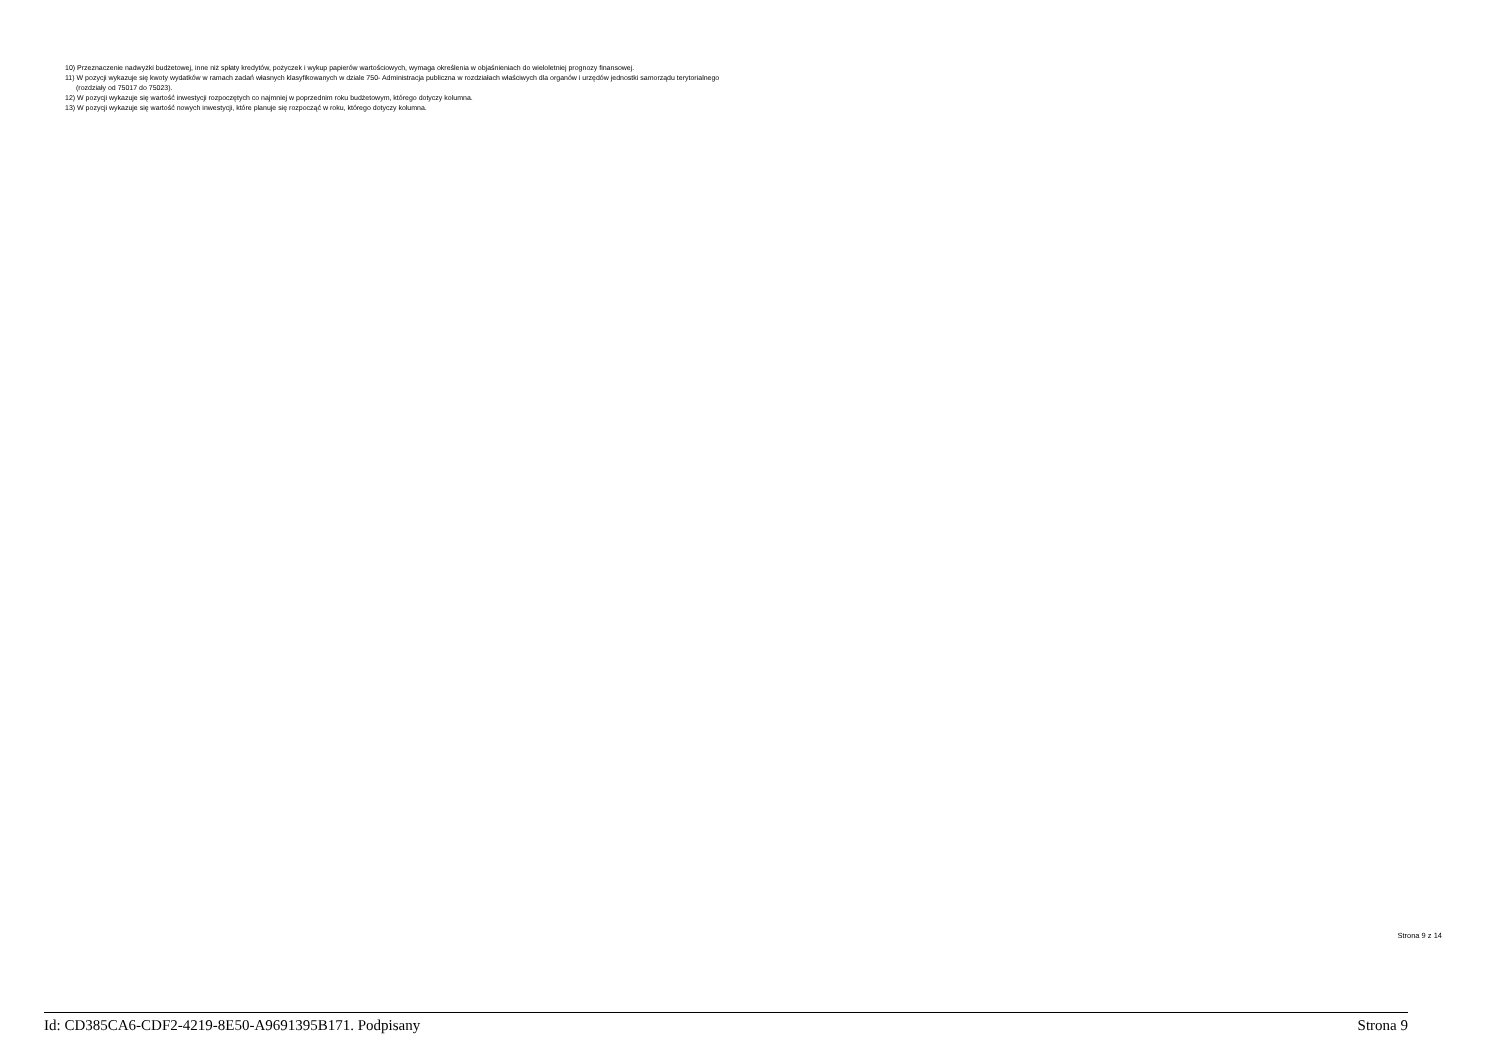10) Przeznaczenie nadwyżki budżetowej, inne niż spłaty kredytów, pożyczek i wykup papierów wartościowych, wymaga określenia w objaśnieniach do wieloletniej prognozy finansowej.
11) W pozycji wykazuje się kwoty wydatków w ramach zadań własnych klasyfikowanych w dziale 750- Administracja publiczna w rozdziałach właściwych dla organów i urzędów jednostki samorządu terytorialnego
(rozdziały od 75017 do 75023).
12) W pozycji wykazuje się wartość inwestycji rozpoczętych co najmniej w poprzednim roku budżetowym, którego dotyczy kolumna.
13) W pozycji wykazuje się wartość nowych inwestycji, które planuje się rozpocząć w roku, którego dotyczy kolumna.
Strona 9 z 14
Id: CD385CA6-CDF2-4219-8E50-A9691395B171. Podpisany Strona 9